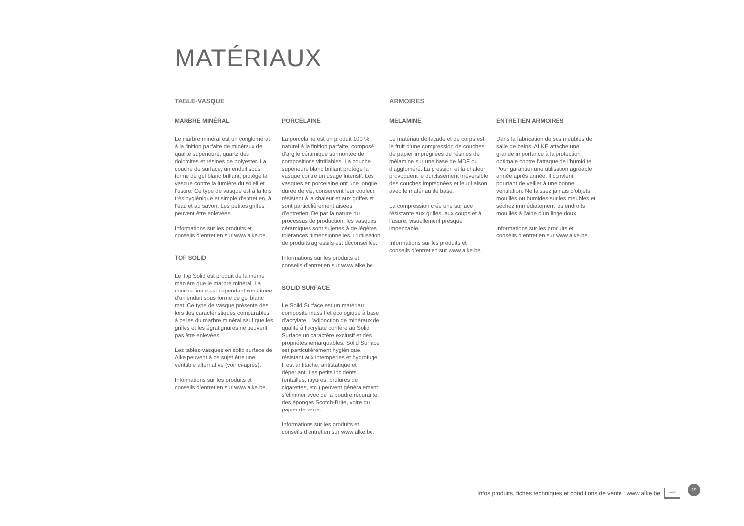MATÉRIAUX
TABLE-VASQUE
MARBRE MINÉRAL
Le marbre minéral est un conglomérat à la finition parfaite de minéraux de qualité supérieure, quartz des dolomites et résines de polyester. La couche de surface, un enduit sous forme de gel blanc brillant, protège la vasque contre la lumière du soleil et l’usure. Ce type de vasque est à la fois très hygiénique et simple d’entretien, à l’eau et au savon. Les petites griffes peuvent être enlevées.
Informations sur les produits et conseils d’entretien sur www.alke.be.
TOP SOLID
Le Top Solid est produit de la même manière que le marbre minéral. La couche finale est cependant constituée d’un enduit sous forme de gel blanc mat. Ce type de vasque présente dès lors des caractéristiques comparables à celles du marbre minéral sauf que les griffes et les égratignures ne peuvent pas être enlevées.
Les tables-vasques en solid surface de Alke peuvent à ce sujet être une véritable alternative (voir ci-après).
Informations sur les produits et conseils d’entretien sur www.alke.be.
PORCELAINE
La porcelaine est un produit 100 % naturel à la finition parfaite, composé d’argile céramique surmontée de compositions vitrifiables. La couche supérieure blanc brillant protège la vasque contre un usage intensif. Les vasques en porcelaine ont une longue durée de vie, conservent leur couleur, résistent à la chaleur et aux griffes et sont particulièrement aisées d’entretien. De par la nature du processus de production, les vasques céramiques sont sujettes à de légères tolérances dimensionnelles. L’utilisation de produits agressifs est déconseillée.
Informations sur les produits et conseils d’entretien sur www.alke.be.
SOLID SURFACE
Le Solid Surface est un matériau composite massif et écologique à base d’acrylate. L’adjonction de minéraux de qualité à l’acrylate confère au Solid Surface un caractère exclusif et des propriétés remarquables. Solid Surface est particulièrement hygiénique, résistant aux intempéries et hydrofuge. Il est antitache, antistatique et déperlant. Les petits incidents (entailles, rayures, brûlures de cigarettes, etc.) peuvent généralement s’éliminer avec de la poudre récurante, des éponges Scotch-Brite, voire du papier de verre.
Informations sur les produits et conseils d’entretien sur www.alke.be.
ARMOIRES
MELAMINE
Le matériau de façade et de corps est le fruit d’une compression de couches de papier imprégnées de résines de mélamine sur une base de MDF ou d’aggloméré. La pression et la chaleur provoquent le durcissement irréversible des couches imprégnées et leur liaison avec le matériau de base.
La compression crée une surface résistante aux griffes, aux coups et à l’usure, visuellement presque impeccable.
Informations sur les produits et conseils d’entretien sur www.alke.be.
ENTRETIEN ARMOIRES
Dans la fabrication de ses meubles de salle de bains, ALKE attache une grande importance à la protection optimale contre l’attaque de l’humidité. Pour garantier une utilisation agréable année après année, il convient pourtant de veiller à une bonne ventilation. Ne laissez jamais d’objets mouillés ou humides sur les meubles et séchez immédiatement les endroits mouillés à l’aide d’un linge doux.
Informations sur les produits et conseils d’entretien sur www.alke.be.
Infos produits, fiches techniques et conditions de vente : www.alke.be www 19